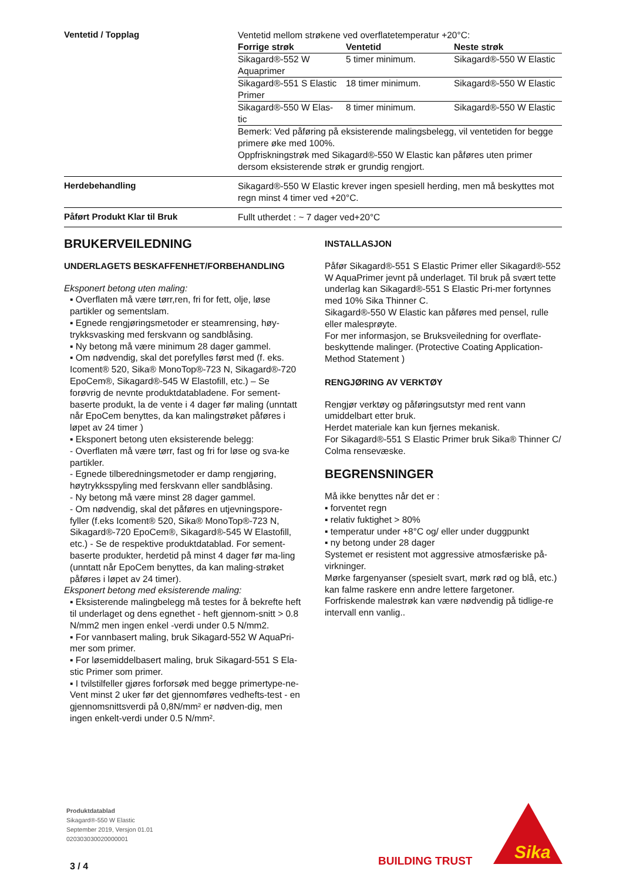Ventetid / Topplag
Ventetid mellom strøkene ved overflatetemperatur +20°C:
| Forrige strøk | Ventetid | Neste strøk |
| --- | --- | --- |
| Sikagard®-552 W Aquaprimer | 5 timer minimum. | Sikagard®-550 W Elastic |
| Sikagard®-551 S Elastic Primer | 18 timer minimum. | Sikagard®-550 W Elastic |
| Sikagard®-550 W Elas-tic | 8 timer minimum. | Sikagard®-550 W Elastic |
Bemerk: Ved påføring på eksisterende malingsbelegg, vil ventetiden for begge primere øke med 100%.
Oppfriskningstrøk med Sikagard®-550 W Elastic kan påføres uten primer dersom eksisterende strøk er grundig rengjort.
Herdebehandling
Sikagard®-550 W Elastic krever ingen spesiell herding, men må beskyttes mot regn minst 4 timer ved +20°C.
Påført Produkt Klar til Bruk
Fullt utherdet : ~ 7 dager ved+20°C
BRUKERVEILEDNING
UNDERLAGETS BESKAFFENHET/FORBEHANDLING
Eksponert betong uten maling:
▪ Overflaten må være tørr,ren, fri for fett, olje, løse partikler og sementslam.
▪ Egnede rengjøringsmetoder er steamrensing, høy-trykksvasking med ferskvann og sandblåsing.
▪ Ny betong må være minimum 28 dager gammel.
▪ Om nødvendig, skal det porefylles først med (f. eks. Icoment® 520, Sika® MonoTop®-723 N, Sikagard®-720 EpoCem®, Sikagard®-545 W Elastofill, etc.) – Se forøvrig de nevnte produktdatabladene. For sement-baserte produkt, la de vente i 4 dager før maling (unntatt når EpoCem benyttes, da kan malingstrøket påføres i løpet av 24 timer )
▪ Eksponert betong uten eksisterende belegg:
- Overflaten må være tørr, fast og fri for løse og sva-ke partikler.
- Egnede tilberedningsmetoder er damp rengjøring, høytrykksspyling med ferskvann eller sandblåsing.
- Ny betong må være minst 28 dager gammel.
- Om nødvendig, skal det påføres en utjevningspore-fyller (f.eks Icoment® 520, Sika® MonoTop®-723 N, Sikagard®-720 EpoCem®, Sikagard®-545 W Elastofill, etc.) - Se de respektive produktdatablad. For sement-baserte produkter, herdetid på minst 4 dager før ma-ling (unntatt når EpoCem benyttes, da kan maling-strøket påføres i løpet av 24 timer).
Eksponert betong med eksisterende maling:
▪ Eksisterende malingbelegg må testes for å bekrefte heft til underlaget og dens egnethet - heft gjennom-snitt > 0.8 N/mm2 men ingen enkel -verdi under 0.5 N/mm2.
▪ For vannbasert maling, bruk Sikagard-552 W AquaPri-mer som primer.
▪ For løsemiddelbasert maling, bruk Sikagard-551 S Ela-stic Primer som primer.
▪ I tvilstilfeller gjøres forforsøk med begge primertype-ne- Vent minst 2 uker før det gjennomføres vedhefts-test - en gjennomsnittsverdi på 0,8N/mm² er nødven-dig, men ingen enkelt-verdi under 0.5 N/mm².
INSTALLASJON
Påfør Sikagard®-551 S Elastic Primer eller Sikagard®-552 W AquaPrimer jevnt på underlaget. Til bruk på svært tette underlag kan Sikagard®-551 S Elastic Pri-mer fortynnes med 10% Sika Thinner C.
Sikagard®-550 W Elastic kan påføres med pensel, rulle eller malesprøyte.
For mer informasjon, se Bruksveiledning for overflate-beskyttende malinger. (Protective Coating Application-Method Statement )
RENGJØRING AV VERKTØY
Rengjør verktøy og påføringsutstyr med rent vann umiddelbart etter bruk.
Herdet materiale kan kun fjernes mekanisk.
For Sikagard®-551 S Elastic Primer bruk Sika® Thinner C/ Colma rensevæske.
BEGRENSNINGER
Må ikke benyttes når det er :
▪ forventet regn
▪ relativ fuktighet > 80%
▪ temperatur under +8°C og/ eller under duggpunkt
▪ ny betong under 28 dager
Systemet er resistent mot aggressive atmosfæriske på-virkninger.
Mørke fargenyanser (spesielt svart, mørk rød og blå, etc.) kan falme raskere enn andre lettere fargetoner.
Forfriskende malestrøk kan være nødvendig på tidlige-re intervall enn vanlig..
Produktdatablad
Sikagard®-550 W Elastic
September 2019, Versjon 01.01
020303030020000001
3 / 4 BUILDING TRUST
Sika